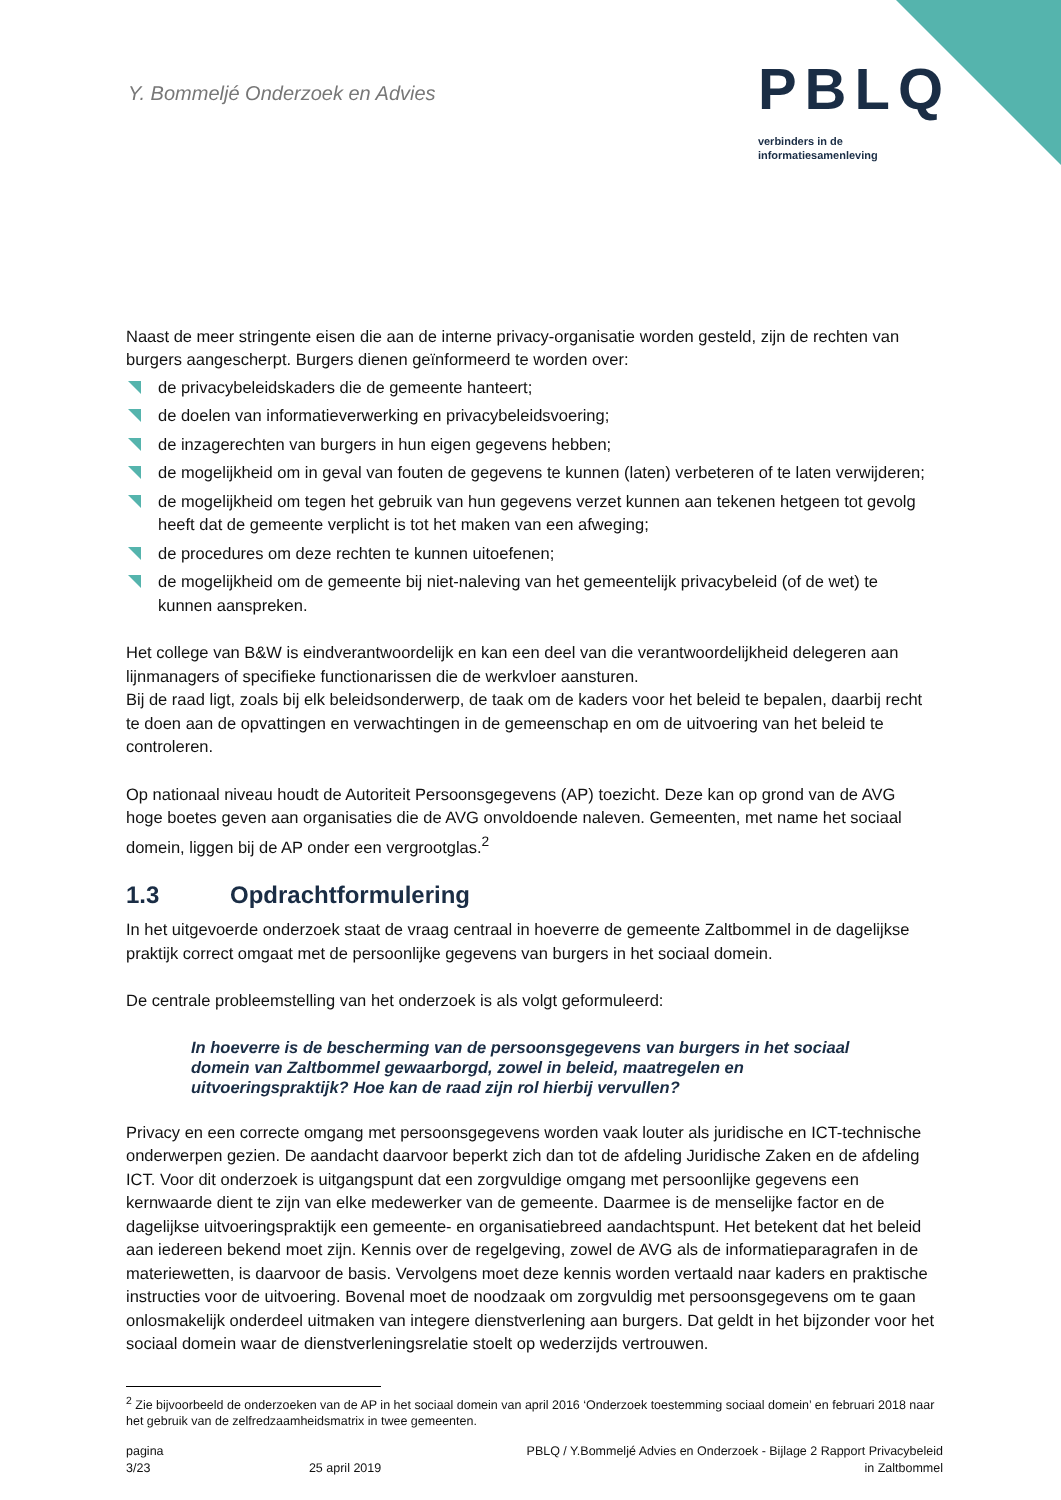Y. Bommeljé Onderzoek en Advies
PBLQ
verbinders in de
informatiesamenleving
Naast de meer stringente eisen die aan de interne privacy-organisatie worden gesteld, zijn de rechten van burgers aangescherpt. Burgers dienen geïnformeerd te worden over:
de privacybeleidskaders die de gemeente hanteert;
de doelen van informatieverwerking en privacybeleidsvoering;
de inzagerechten van burgers in hun eigen gegevens hebben;
de mogelijkheid om in geval van fouten de gegevens te kunnen (laten) verbeteren of te laten verwijderen;
de mogelijkheid om tegen het gebruik van hun gegevens verzet kunnen aan tekenen hetgeen tot gevolg heeft dat de gemeente verplicht is tot het maken van een afweging;
de procedures om deze rechten te kunnen uitoefenen;
de mogelijkheid om de gemeente bij niet-naleving van het gemeentelijk privacybeleid (of de wet) te kunnen aanspreken.
Het college van B&W is eindverantwoordelijk en kan een deel van die verantwoordelijkheid delegeren aan lijnmanagers of specifieke functionarissen die de werkvloer aansturen.
Bij de raad ligt, zoals bij elk beleidsonderwerp, de taak om de kaders voor het beleid te bepalen, daarbij recht te doen aan de opvattingen en verwachtingen in de gemeenschap en om de uitvoering van het beleid te controleren.
Op nationaal niveau houdt de Autoriteit Persoonsgegevens (AP) toezicht. Deze kan op grond van de AVG hoge boetes geven aan organisaties die de AVG onvoldoende naleven. Gemeenten, met name het sociaal domein, liggen bij de AP onder een vergrootglas.<sup>2</sup>
1.3 Opdrachtformulering
In het uitgevoerde onderzoek staat de vraag centraal in hoeverre de gemeente Zaltbommel in de dagelijkse praktijk correct omgaat met de persoonlijke gegevens van burgers in het sociaal domein.
De centrale probleemstelling van het onderzoek is als volgt geformuleerd:
In hoeverre is de bescherming van de persoonsgegevens van burgers in het sociaal domein van Zaltbommel gewaarborgd, zowel in beleid, maatregelen en uitvoeringspraktijk? Hoe kan de raad zijn rol hierbij vervullen?
Privacy en een correcte omgang met persoonsgegevens worden vaak louter als juridische en ICT-technische onderwerpen gezien. De aandacht daarvoor beperkt zich dan tot de afdeling Juridische Zaken en de afdeling ICT. Voor dit onderzoek is uitgangspunt dat een zorgvuldige omgang met persoonlijke gegevens een kernwaarde dient te zijn van elke medewerker van de gemeente. Daarmee is de menselijke factor en de dagelijkse uitvoeringspraktijk een gemeente- en organisatiebreed aandachtspunt. Het betekent dat het beleid aan iedereen bekend moet zijn. Kennis over de regelgeving, zowel de AVG als de informatieparagrafen in de materiewetten, is daarvoor de basis. Vervolgens moet deze kennis worden vertaald naar kaders en praktische instructies voor de uitvoering. Bovenal moet de noodzaak om zorgvuldig met persoonsgegevens om te gaan onlosmakelijk onderdeel uitmaken van integere dienstverlening aan burgers. Dat geldt in het bijzonder voor het sociaal domein waar de dienstverleningsrelatie stoelt op wederzijds vertrouwen.
<sup>2</sup> Zie bijvoorbeeld de onderzoeken van de AP in het sociaal domein van april 2016 ‘Onderzoek toestemming sociaal domein’ en februari 2018 naar het gebruik van de zelfredzaamheidsmatrix in twee gemeenten.
pagina
3/23
25 april 2019 PBLQ / Y.Bommeljé Advies en Onderzoek - Bijlage 2 Rapport Privacybeleid
in Zaltbommel